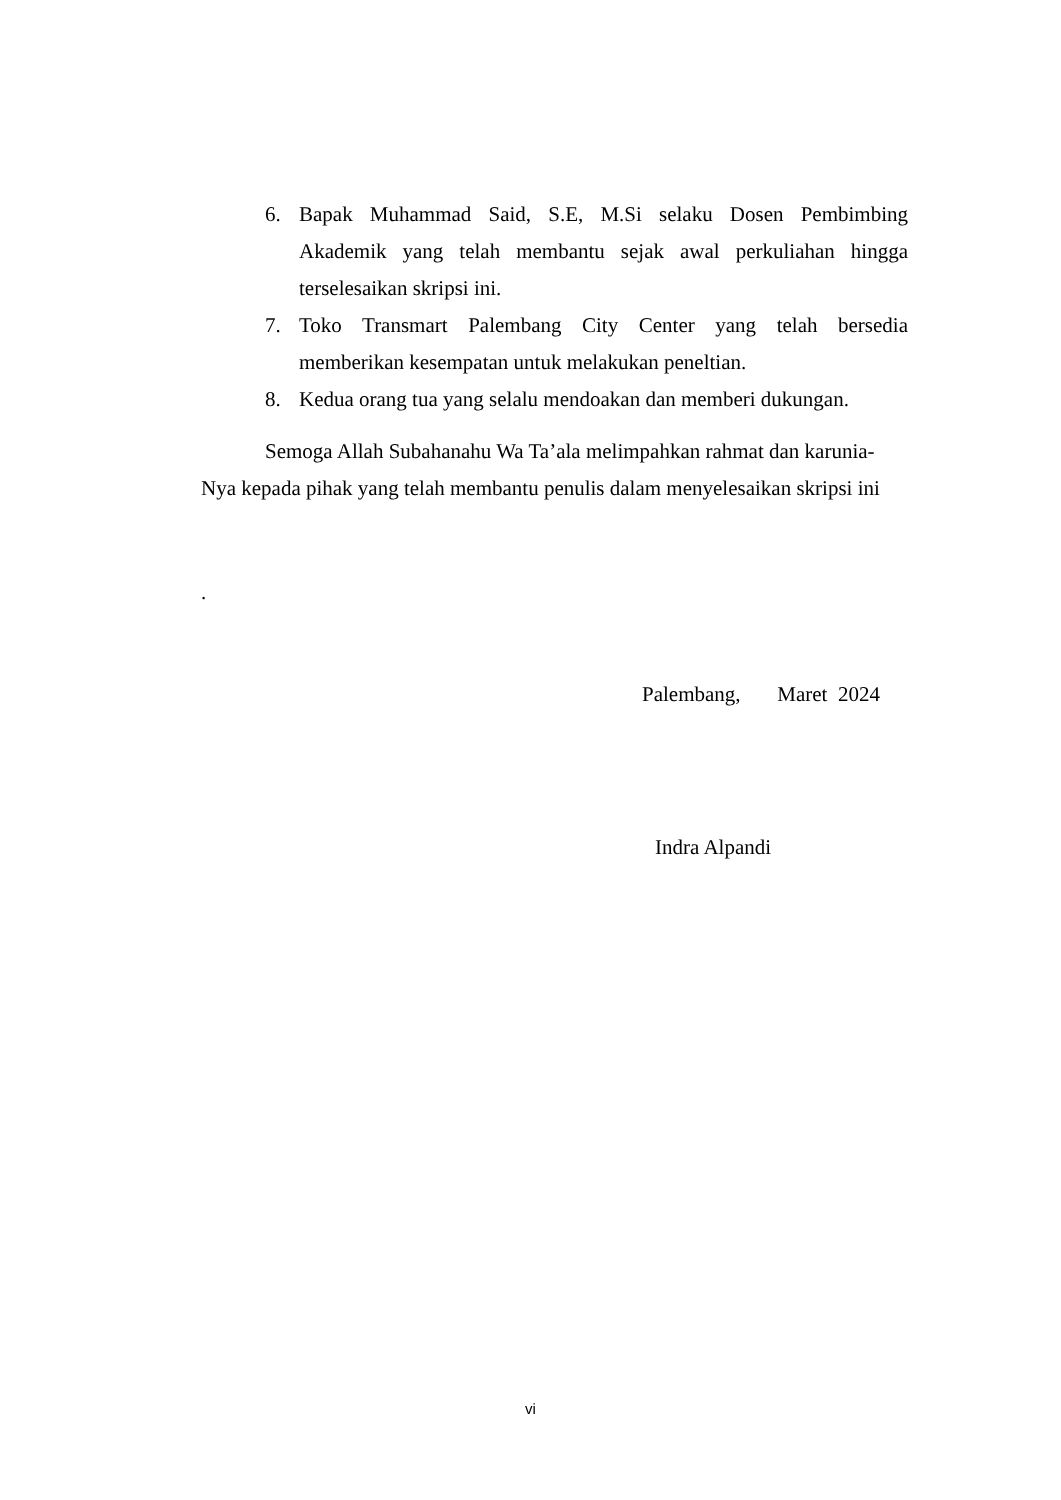6. Bapak Muhammad Said, S.E, M.Si selaku Dosen Pembimbing Akademik yang telah membantu sejak awal perkuliahan hingga terselesaikan skripsi ini.
7. Toko Transmart Palembang City Center yang telah bersedia memberikan kesempatan untuk melakukan peneltian.
8. Kedua orang tua yang selalu mendoakan dan memberi dukungan.
Semoga Allah Subahanahu Wa Ta’ala melimpahkan rahmat dan karunia-Nya kepada pihak yang telah membantu penulis dalam menyelesaikan skripsi ini
.
Palembang, Maret 2024
Indra Alpandi
vi